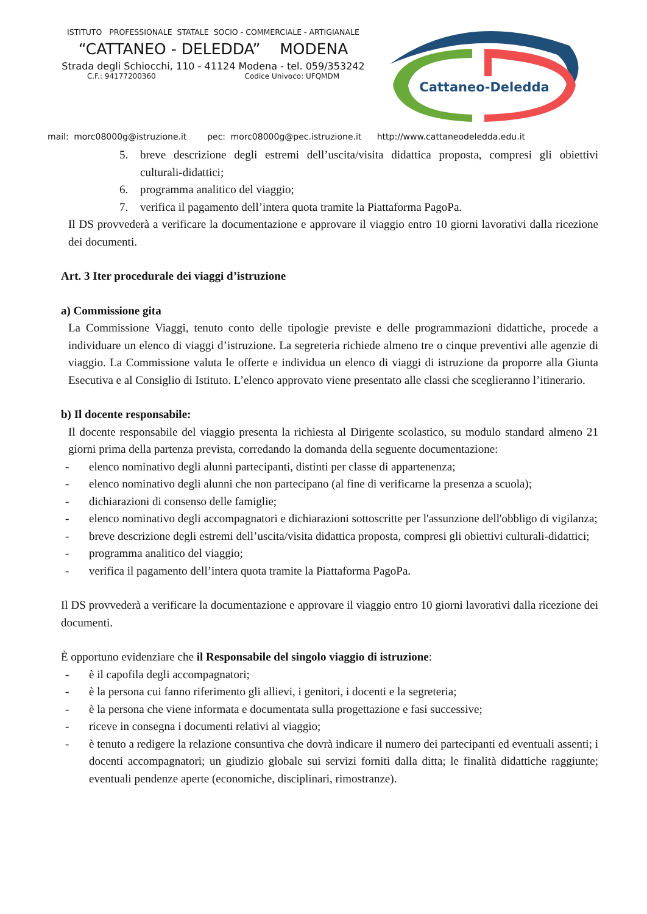ISTITUTO PROFESSIONALE STATALE SOCIO - COMMERCIALE - ARTIGIANALE
“CATTANEO - DELEDDA” MODENA
Strada degli Schiocchi, 110 - 41124 Modena - tel. 059/353242
C.F.: 94177200360 Codice Univoco: UFQMDM
Cattaneo-Deledda
mail: morc08000g@istruzione.it pec: morc08000g@pec.istruzione.it http://www.cattaneodeledda.edu.it
5. breve descrizione degli estremi dell’uscita/visita didattica proposta, compresi gli obiettivi culturali-didattici;
6. programma analitico del viaggio;
7. verifica il pagamento dell’intera quota tramite la Piattaforma PagoPa.
Il DS provvederà a verificare la documentazione e approvare il viaggio entro 10 giorni lavorativi dalla ricezione dei documenti.
Art. 3 Iter procedurale dei viaggi d’istruzione
a) Commissione gita
La Commissione Viaggi, tenuto conto delle tipologie previste e delle programmazioni didattiche, procede a individuare un elenco di viaggi d’istruzione. La segreteria richiede almeno tre o cinque preventivi alle agenzie di viaggio. La Commissione valuta le offerte e individua un elenco di viaggi di istruzione da proporre alla Giunta Esecutiva e al Consiglio di Istituto. L’elenco approvato viene presentato alle classi che sceglieranno l’itinerario.
b) Il docente responsabile:
Il docente responsabile del viaggio presenta la richiesta al Dirigente scolastico, su modulo standard almeno 21 giorni prima della partenza prevista, corredando la domanda della seguente documentazione:
- elenco nominativo degli alunni partecipanti, distinti per classe di appartenenza;
- elenco nominativo degli alunni che non partecipano (al fine di verificarne la presenza a scuola);
- dichiarazioni di consenso delle famiglie;
- elenco nominativo degli accompagnatori e dichiarazioni sottoscritte per l'assunzione dell'obbligo di vigilanza;
- breve descrizione degli estremi dell’uscita/visita didattica proposta, compresi gli obiettivi culturali-didattici;
- programma analitico del viaggio;
- verifica il pagamento dell’intera quota tramite la Piattaforma PagoPa.
Il DS provvederà a verificare la documentazione e approvare il viaggio entro 10 giorni lavorativi dalla ricezione dei documenti.
È opportuno evidenziare che il Responsabile del singolo viaggio di istruzione:
- è il capofila degli accompagnatori;
- è la persona cui fanno riferimento gli allievi, i genitori, i docenti e la segreteria;
- è la persona che viene informata e documentata sulla progettazione e fasi successive;
- riceve in consegna i documenti relativi al viaggio;
- è tenuto a redigere la relazione consuntiva che dovrà indicare il numero dei partecipanti ed eventuali assenti; i docenti accompagnatori; un giudizio globale sui servizi forniti dalla ditta; le finalità didattiche raggiunte; eventuali pendenze aperte (economiche, disciplinari, rimostranze).